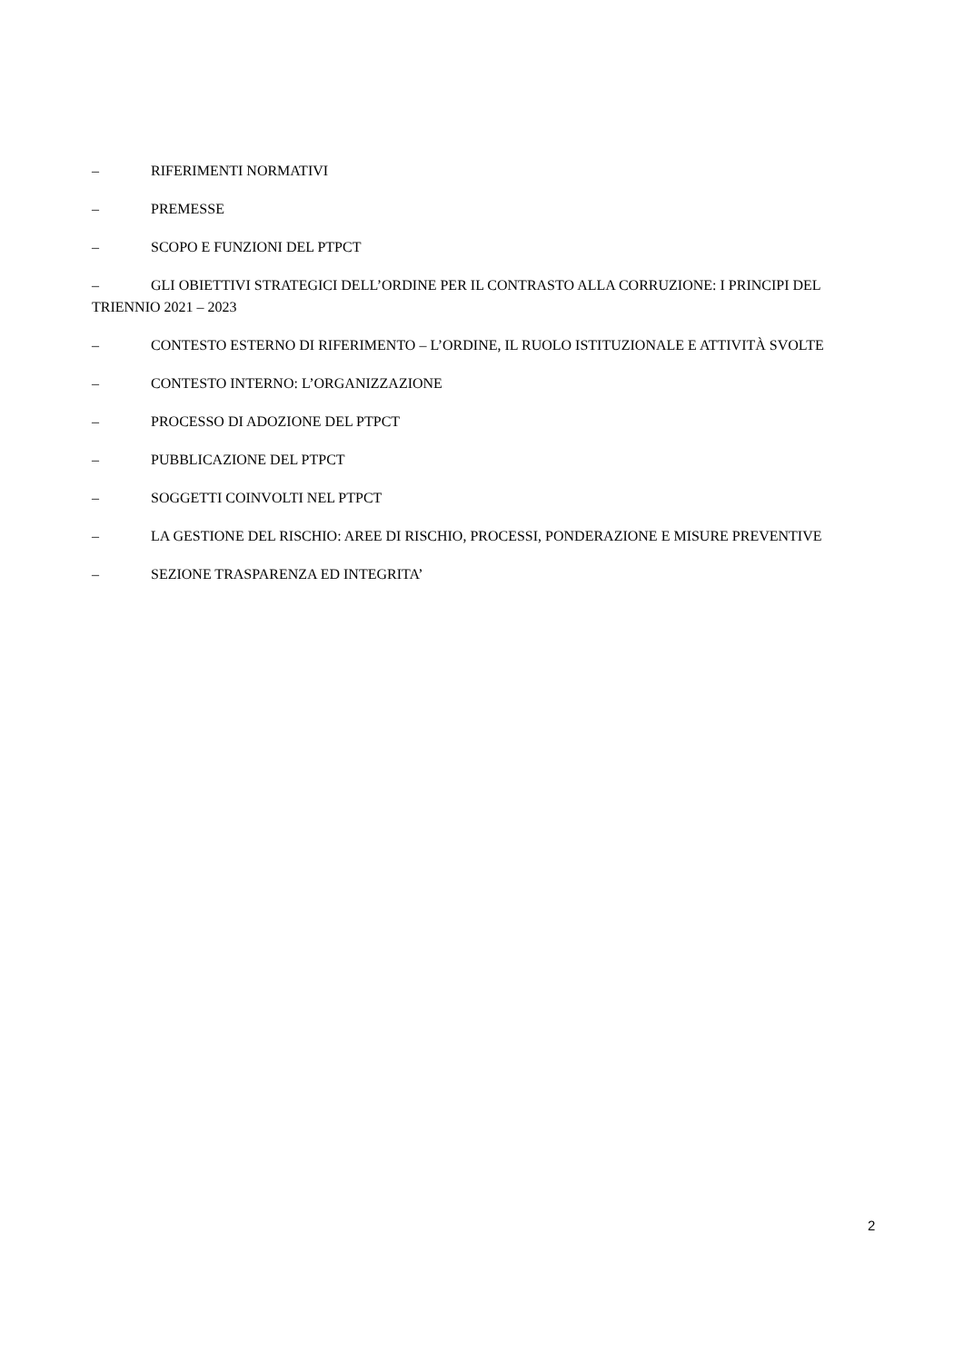– RIFERIMENTI NORMATIVI
– PREMESSE
– SCOPO E FUNZIONI DEL PTPCT
– GLI OBIETTIVI STRATEGICI DELL’ORDINE PER IL CONTRASTO ALLA CORRUZIONE: I PRINCIPI DEL TRIENNIO 2021 – 2023
– CONTESTO ESTERNO DI RIFERIMENTO – L’ORDINE, IL RUOLO ISTITUZIONALE E ATTIVITÀ SVOLTE
– CONTESTO INTERNO: L’ORGANIZZAZIONE
– PROCESSO DI ADOZIONE DEL PTPCT
– PUBBLICAZIONE DEL PTPCT
– SOGGETTI COINVOLTI NEL PTPCT
– LA GESTIONE DEL RISCHIO: AREE DI RISCHIO, PROCESSI, PONDERAZIONE E MISURE PREVENTIVE
– SEZIONE TRASPARENZA ED INTEGRITA’
2